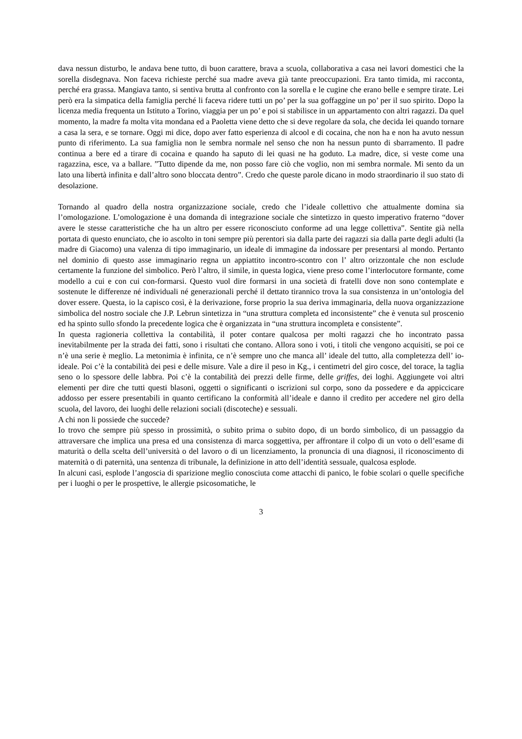dava nessun disturbo, le andava bene tutto, di buon carattere, brava a scuola, collaborativa a casa nei lavori domestici che la sorella disdegnava. Non faceva richieste perché sua madre aveva già tante preoccupazioni. Era tanto timida, mi racconta, perché era grassa. Mangiava tanto, si sentiva brutta al confronto con la sorella e le cugine che erano belle e sempre tirate. Lei però era la simpatica della famiglia perché li faceva ridere tutti un po’ per la sua goffaggine un po’ per il suo spirito. Dopo la licenza media frequenta un Istituto a Torino, viaggia per un po’ e poi si stabilisce in un appartamento con altri ragazzi. Da quel momento, la madre fa molta vita mondana ed a Paoletta viene detto che si deve regolare da sola, che decida lei quando tornare a casa la sera, e se tornare. Oggi mi dice, dopo aver fatto esperienza di alcool e di cocaina, che non ha e non ha avuto nessun punto di riferimento. La sua famiglia non le sembra normale nel senso che non ha nessun punto di sbarramento. Il padre continua a bere ed a tirare di cocaina e quando ha saputo di lei quasi ne ha goduto. La madre, dice, si veste come una ragazzina, esce, va a ballare. ”Tutto dipende da me, non posso fare ciò che voglio, non mi sembra normale. Mi sento da un lato una libertà infinita e dall’altro sono bloccata dentro”. Credo che queste parole dicano in modo straordinario il suo stato di desolazione.
Tornando al quadro della nostra organizzazione sociale, credo che l’ideale collettivo che attualmente domina sia l’omologazione. L’omologazione è una domanda di integrazione sociale che sintetizzo in questo imperativo fraterno “dover avere le stesse caratteristiche che ha un altro per essere riconosciuto conforme ad una legge collettiva”. Sentite già nella portata di questo enunciato, che io ascolto in toni sempre più perentori sia dalla parte dei ragazzi sia dalla parte degli adulti (la madre di Giacomo) una valenza di tipo immaginario, un ideale di immagine da indossare per presentarsi al mondo. Pertanto nel dominio di questo asse immaginario regna un appiattito incontro-scontro con l’ altro orizzontale che non esclude certamente la funzione del simbolico. Però l’altro, il simile, in questa logica, viene preso come l’interlocutore formante, come modello a cui e con cui con-formarsi. Questo vuol dire formarsi in una società di fratelli dove non sono contemplate e sostenute le differenze né individuali né generazionali perché il dettato tirannico trova la sua consistenza in un’ontologia del dover essere. Questa, io la capisco così, è la derivazione, forse proprio la sua deriva immaginaria, della nuova organizzazione simbolica del nostro sociale che J.P. Lebrun sintetizza in “una struttura completa ed inconsistente” che è venuta sul proscenio ed ha spinto sullo sfondo la precedente logica che è organizzata in “una struttura incompleta e consistente”.
In questa ragioneria collettiva la contabilità, il poter contare qualcosa per molti ragazzi che ho incontrato passa inevitabilmente per la strada dei fatti, sono i risultati che contano. Allora sono i voti, i titoli che vengono acquisiti, se poi ce n’è una serie è meglio. La metonimia è infinita, ce n’è sempre uno che manca all’ ideale del tutto, alla completezza dell’ io-ideale. Poi c’è la contabilità dei pesi e delle misure. Vale a dire il peso in Kg., i centimetri del giro cosce, del torace, la taglia seno o lo spessore delle labbra. Poi c’è la contabilità dei prezzi delle firme, delle griffes, dei loghi. Aggiungete voi altri elementi per dire che tutti questi blasoni, oggetti o significanti o iscrizioni sul corpo, sono da possedere e da appiccicare addosso per essere presentabili in quanto certificano la conformità all’ideale e danno il credito per accedere nel giro della scuola, del lavoro, dei luoghi delle relazioni sociali (discoteche) e sessuali.
A chi non li possiede che succede?
Io trovo che sempre più spesso in prossimità, o subito prima o subito dopo, di un bordo simbolico, di un passaggio da attraversare che implica una presa ed una consistenza di marca soggettiva, per affrontare il colpo di un voto o dell’esame di maturità o della scelta dell’università o del lavoro o di un licenziamento, la pronuncia di una diagnosi, il riconoscimento di maternità o di paternità, una sentenza di tribunale, la definizione in atto dell’identità sessuale, qualcosa esplode.
In alcuni casi, esplode l’angoscia di sparizione meglio conosciuta come attacchi di panico, le fobie scolari o quelle specifiche per i luoghi o per le prospettive, le allergie psicosomatiche, le
3